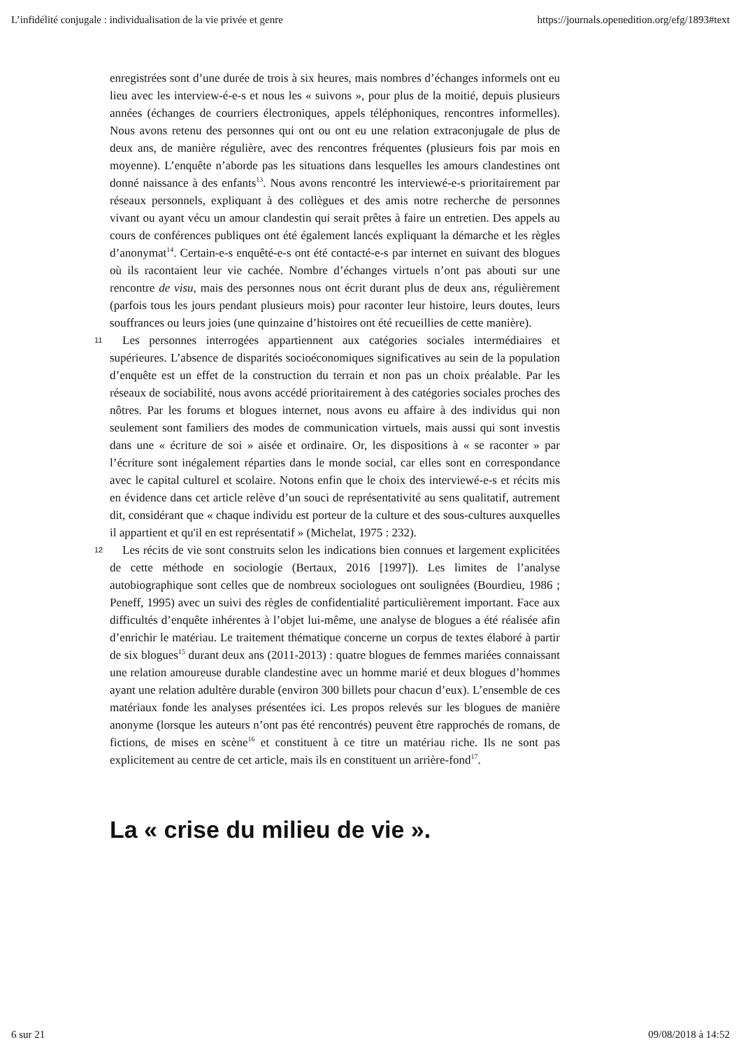L’infidélité conjugale : individualisation de la vie privée et genre https://journals.openedition.org/efg/1893#text
enregistrées sont d’une durée de trois à six heures, mais nombres d’échanges informels ont eu lieu avec les interview-é-e-s et nous les « suivons », pour plus de la moitié, depuis plusieurs années (échanges de courriers électroniques, appels téléphoniques, rencontres informelles). Nous avons retenu des personnes qui ont ou ont eu une relation extraconjugale de plus de deux ans, de manière régulière, avec des rencontres fréquentes (plusieurs fois par mois en moyenne). L’enquête n’aborde pas les situations dans lesquelles les amours clandestines ont donné naissance à des enfants<sup>13</sup>. Nous avons rencontré les interviewé-e-s prioritairement par réseaux personnels, expliquant à des collègues et des amis notre recherche de personnes vivant ou ayant vécu un amour clandestin qui serait prêtes à faire un entretien. Des appels au cours de conférences publiques ont été également lancés expliquant la démarche et les règles d’anonymat<sup>14</sup>. Certain-e-s enquêté-e-s ont été contacté-e-s par internet en suivant des blogues où ils racontaient leur vie cachée. Nombre d’échanges virtuels n’ont pas abouti sur une rencontre de visu, mais des personnes nous ont écrit durant plus de deux ans, régulièrement (parfois tous les jours pendant plusieurs mois) pour raconter leur histoire, leurs doutes, leurs souffrances ou leurs joies (une quinzaine d’histoires ont été recueillies de cette manière).
11 Les personnes interrogées appartiennent aux catégories sociales intermédiaires et supérieures. L’absence de disparités socioéconomiques significatives au sein de la population d’enquête est un effet de la construction du terrain et non pas un choix préalable. Par les réseaux de sociabilité, nous avons accédé prioritairement à des catégories sociales proches des nôtres. Par les forums et blogues internet, nous avons eu affaire à des individus qui non seulement sont familiers des modes de communication virtuels, mais aussi qui sont investis dans une « écriture de soi » aisée et ordinaire. Or, les dispositions à « se raconter » par l’écriture sont inégalement réparties dans le monde social, car elles sont en correspondance avec le capital culturel et scolaire. Notons enfin que le choix des interviewé-e-s et récits mis en évidence dans cet article relève d’un souci de représentativité au sens qualitatif, autrement dit, considérant que « chaque individu est porteur de la culture et des sous-cultures auxquelles il appartient et qu'il en est représentatif » (Michelat, 1975 : 232).
12 Les récits de vie sont construits selon les indications bien connues et largement explicitées de cette méthode en sociologie (Bertaux, 2016 [1997]). Les limites de l’analyse autobiographique sont celles que de nombreux sociologues ont soulignées (Bourdieu, 1986 ; Peneff, 1995) avec un suivi des règles de confidentialité particulièrement important. Face aux difficultés d’enquête inhérentes à l’objet lui-même, une analyse de blogues a été réalisée afin d’enrichir le matériau. Le traitement thématique concerne un corpus de textes élaboré à partir de six blogues<sup>15</sup> durant deux ans (2011-2013) : quatre blogues de femmes mariées connaissant une relation amoureuse durable clandestine avec un homme marié et deux blogues d’hommes ayant une relation adultère durable (environ 300 billets pour chacun d’eux). L’ensemble de ces matériaux fonde les analyses présentées ici. Les propos relevés sur les blogues de manière anonyme (lorsque les auteurs n’ont pas été rencontrés) peuvent être rapprochés de romans, de fictions, de mises en scène<sup>16</sup> et constituent à ce titre un matériau riche. Ils ne sont pas explicitement au centre de cet article, mais ils en constituent un arrière-fond<sup>17</sup>.
La « crise du milieu de vie ».
6 sur 21 09/08/2018 à 14:52